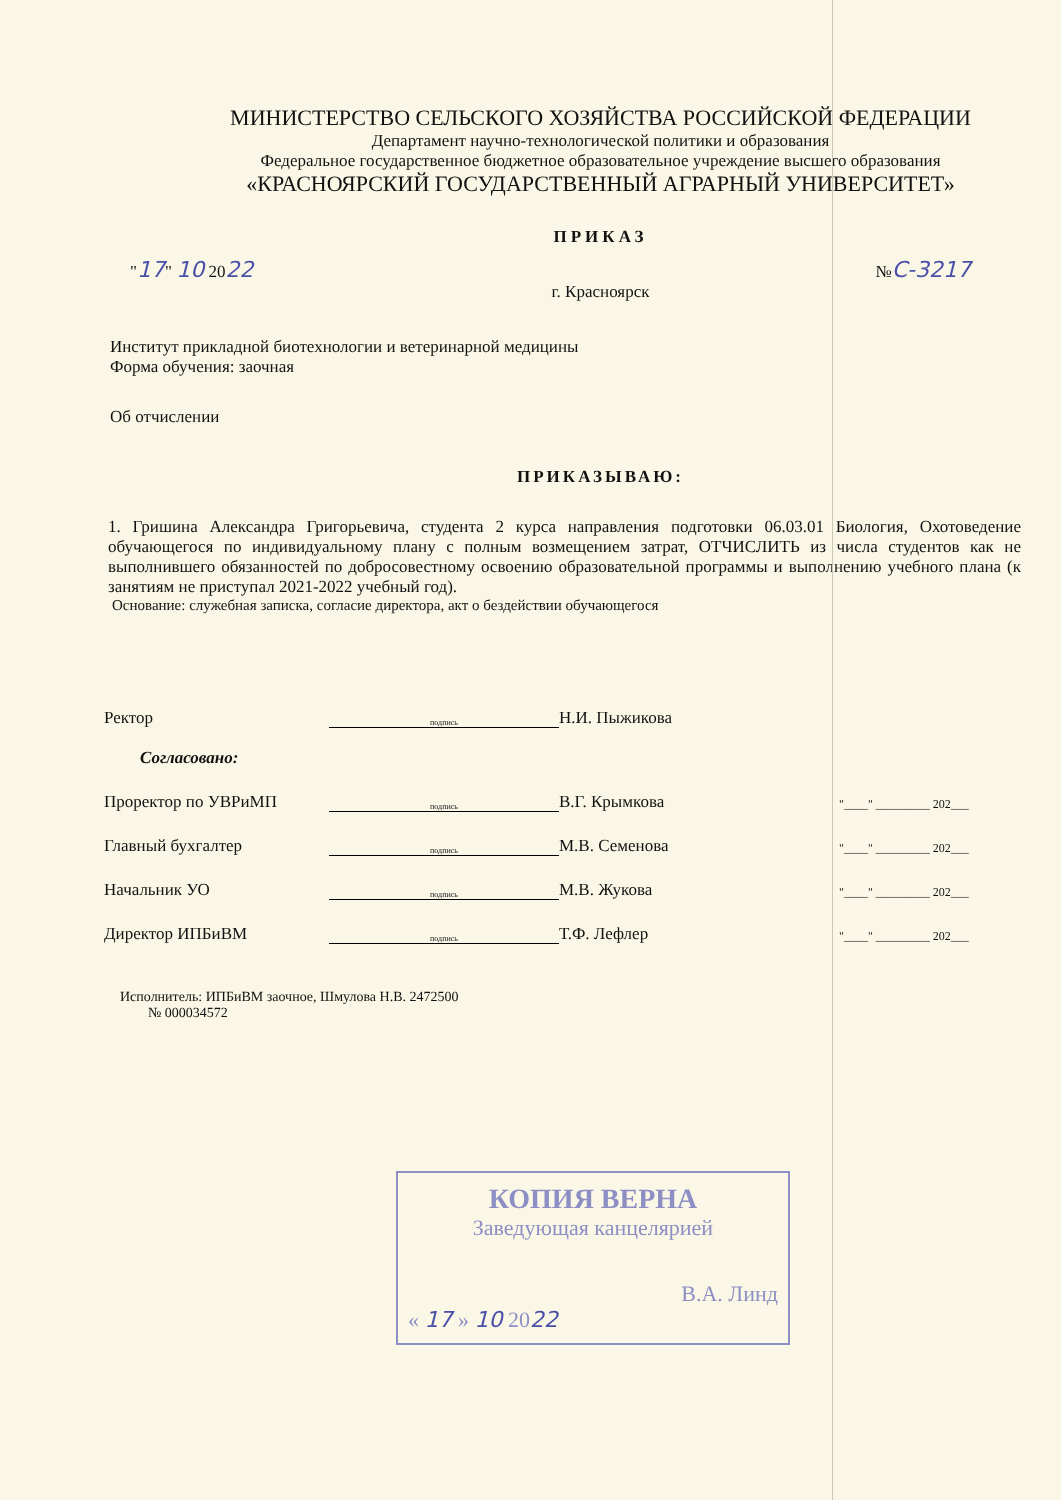МИНИСТЕРСТВО СЕЛЬСКОГО ХОЗЯЙСТВА РОССИЙСКОЙ ФЕДЕРАЦИИ
Департамент научно-технологической политики и образования
Федеральное государственное бюджетное образовательное учреждение высшего образования
«КРАСНОЯРСКИЙ ГОСУДАРСТВЕННЫЙ АГРАРНЫЙ УНИВЕРСИТЕТ»
ПРИКАЗ
"17" 10 2022 №С-3217
г. Красноярск
Институт прикладной биотехнологии и ветеринарной медицины
Форма обучения: заочная
Об отчислении
ПРИКАЗЫВАЮ:
1. Гришина Александра Григорьевича, студента 2 курса направления подготовки 06.03.01 Биология, Охотоведение обучающегося по индивидуальному плану с полным возмещением затрат, ОТЧИСЛИТЬ из числа студентов как не выполнившего обязанностей по добросовестному освоению образовательной программы и выполнению учебного плана (к занятиям не приступал 2021-2022 учебный год).
Основание: служебная записка, согласие директора, акт о бездействии обучающегося
Ректор подпись Н.И. Пыжикова
Согласовано:
Проректор по УВРиМП подпись В.Г. Крымкова "____" _________ 202___
Главный бухгалтер подпись М.В. Семенова "____" _________ 202___
Начальник УО подпись М.В. Жукова "____" _________ 202___
Директор ИПБиВМ подпись Т.Ф. Лефлер "____" _________ 202___
Исполнитель: ИПБиВМ заочное, Шмулова Н.В. 2472500
№ 000034572
КОПИЯ ВЕРНА
Заведующая канцелярией
В.А. Линд
« 17 » 10 2022